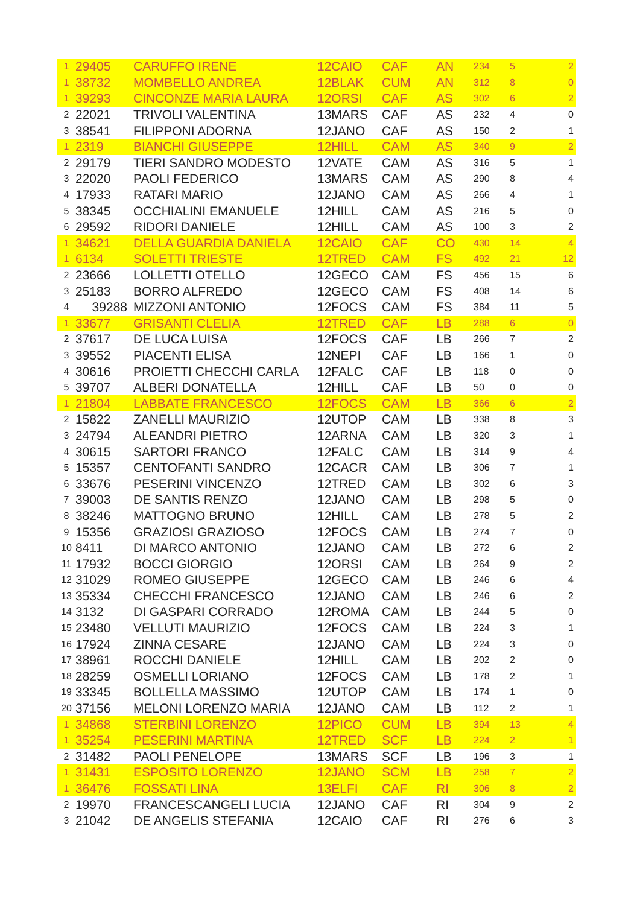| 1 | 29405 | CARUFFO IRENE | 12CAIO | CAF | AN | 234 | 5 | 2 |
| 1 | 38732 | MOMBELLO ANDREA | 12BLAK | CUM | AN | 312 | 8 | 0 |
| 1 | 39293 | CINCONZE MARIA LAURA | 12ORSI | CAF | AS | 302 | 6 | 2 |
| 2 | 22021 | TRIVOLI VALENTINA | 13MARS | CAF | AS | 232 | 4 | 0 |
| 3 | 38541 | FILIPPONI ADORNA | 12JANO | CAF | AS | 150 | 2 | 1 |
| 1 | 2319 | BIANCHI GIUSEPPE | 12HILL | CAM | AS | 340 | 9 | 2 |
| 2 | 29179 | TIERI SANDRO MODESTO | 12VATE | CAM | AS | 316 | 5 | 1 |
| 3 | 22020 | PAOLI FEDERICO | 13MARS | CAM | AS | 290 | 8 | 4 |
| 4 | 17933 | RATARI MARIO | 12JANO | CAM | AS | 266 | 4 | 1 |
| 5 | 38345 | OCCHIALINI EMANUELE | 12HILL | CAM | AS | 216 | 5 | 0 |
| 6 | 29592 | RIDORI DANIELE | 12HILL | CAM | AS | 100 | 3 | 2 |
| 1 | 34621 | DELLA GUARDIA DANIELA | 12CAIO | CAF | CO | 430 | 14 | 4 |
| 1 | 6134 | SOLETTI TRIESTE | 12TRED | CAM | FS | 492 | 21 | 12 |
| 2 | 23666 | LOLLETTI OTELLO | 12GECO | CAM | FS | 456 | 15 | 6 |
| 3 | 25183 | BORRO ALFREDO | 12GECO | CAM | FS | 408 | 14 | 6 |
| 4 | 39288 | MIZZONI ANTONIO | 12FOCS | CAM | FS | 384 | 11 | 5 |
| 1 | 33677 | GRISANTI CLELIA | 12TRED | CAF | LB | 288 | 6 | 0 |
| 2 | 37617 | DE LUCA LUISA | 12FOCS | CAF | LB | 266 | 7 | 2 |
| 3 | 39552 | PIACENTI ELISA | 12NEPI | CAF | LB | 166 | 1 | 0 |
| 4 | 30616 | PROIETTI CHECCHI CARLA | 12FALC | CAF | LB | 118 | 0 | 0 |
| 5 | 39707 | ALBERI DONATELLA | 12HILL | CAF | LB | 50 | 0 | 0 |
| 1 | 21804 | LABBATE FRANCESCO | 12FOCS | CAM | LB | 366 | 6 | 2 |
| 2 | 15822 | ZANELLI MAURIZIO | 12UTOP | CAM | LB | 338 | 8 | 3 |
| 3 | 24794 | ALEANDRI PIETRO | 12ARNA | CAM | LB | 320 | 3 | 1 |
| 4 | 30615 | SARTORI FRANCO | 12FALC | CAM | LB | 314 | 9 | 4 |
| 5 | 15357 | CENTOFANTI SANDRO | 12CACR | CAM | LB | 306 | 7 | 1 |
| 6 | 33676 | PESERINI VINCENZO | 12TRED | CAM | LB | 302 | 6 | 3 |
| 7 | 39003 | DE SANTIS RENZO | 12JANO | CAM | LB | 298 | 5 | 0 |
| 8 | 38246 | MATTOGNO BRUNO | 12HILL | CAM | LB | 278 | 5 | 2 |
| 9 | 15356 | GRAZIOSI GRAZIOSO | 12FOCS | CAM | LB | 274 | 7 | 0 |
| 10 | 8411 | DI MARCO ANTONIO | 12JANO | CAM | LB | 272 | 6 | 2 |
| 11 | 17932 | BOCCI GIORGIO | 12ORSI | CAM | LB | 264 | 9 | 2 |
| 12 | 31029 | ROMEO GIUSEPPE | 12GECO | CAM | LB | 246 | 6 | 4 |
| 13 | 35334 | CHECCHI FRANCESCO | 12JANO | CAM | LB | 246 | 6 | 2 |
| 14 | 3132 | DI GASPARI CORRADO | 12ROMA | CAM | LB | 244 | 5 | 0 |
| 15 | 23480 | VELLUTI MAURIZIO | 12FOCS | CAM | LB | 224 | 3 | 1 |
| 16 | 17924 | ZINNA CESARE | 12JANO | CAM | LB | 224 | 3 | 0 |
| 17 | 38961 | ROCCHI DANIELE | 12HILL | CAM | LB | 202 | 2 | 0 |
| 18 | 28259 | OSMELLI LORIANO | 12FOCS | CAM | LB | 178 | 2 | 1 |
| 19 | 33345 | BOLLELLA MASSIMO | 12UTOP | CAM | LB | 174 | 1 | 0 |
| 20 | 37156 | MELONI LORENZO MARIA | 12JANO | CAM | LB | 112 | 2 | 1 |
| 1 | 34868 | STERBINI LORENZO | 12PICO | CUM | LB | 394 | 13 | 4 |
| 1 | 35254 | PESERINI MARTINA | 12TRED | SCF | LB | 224 | 2 | 1 |
| 2 | 31482 | PAOLI PENELOPE | 13MARS | SCF | LB | 196 | 3 | 1 |
| 1 | 31431 | ESPOSITO LORENZO | 12JANO | SCM | LB | 258 | 7 | 2 |
| 1 | 36476 | FOSSATI LINA | 13ELFI | CAF | RI | 306 | 8 | 2 |
| 2 | 19970 | FRANCESCANGELI LUCIA | 12JANO | CAF | RI | 304 | 9 | 2 |
| 3 | 21042 | DE ANGELIS STEFANIA | 12CAIO | CAF | RI | 276 | 6 | 3 |